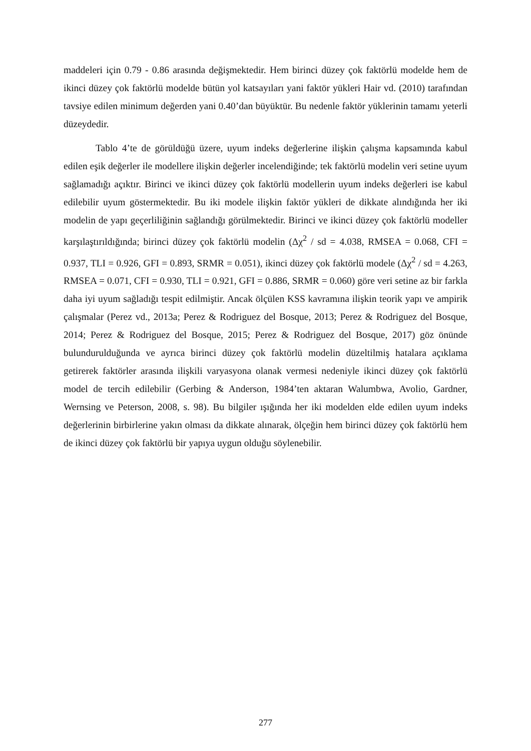maddeleri için 0.79 - 0.86 arasında değişmektedir. Hem birinci düzey çok faktörlü modelde hem de ikinci düzey çok faktörlü modelde bütün yol katsayıları yani faktör yükleri Hair vd. (2010) tarafından tavsiye edilen minimum değerden yani 0.40’dan büyüktür. Bu nedenle faktör yüklerinin tamamı yeterli düzeydedir.
Tablo 4’te de görüldüğü üzere, uyum indeks değerlerine ilişkin çalışma kapsamında kabul edilen eşik değerler ile modellere ilişkin değerler incelendiğinde; tek faktörlü modelin veri setine uyum sağlamadığı açıktır. Birinci ve ikinci düzey çok faktörlü modellerin uyum indeks değerleri ise kabul edilebilir uyum göstermektedir. Bu iki modele ilişkin faktör yükleri de dikkate alındığında her iki modelin de yapı geçerliliğinin sağlandığı görülmektedir. Birinci ve ikinci düzey çok faktörlü modeller karşılaştırıldığında; birinci düzey çok faktörlü modelin (Δχ<sup>2</sup> / sd = 4.038, RMSEA = 0.068, CFI = 0.937, TLI = 0.926, GFI = 0.893, SRMR = 0.051), ikinci düzey çok faktörlü modele (Δχ<sup>2</sup> / sd = 4.263, RMSEA = 0.071, CFI = 0.930, TLI = 0.921, GFI = 0.886, SRMR = 0.060) göre veri setine az bir farkla daha iyi uyum sağladığı tespit edilmiştir. Ancak ölçülen KSS kavramına ilişkin teorik yapı ve ampirik çalışmalar (Perez vd., 2013a; Perez & Rodriguez del Bosque, 2013; Perez & Rodriguez del Bosque, 2014; Perez & Rodriguez del Bosque, 2015; Perez & Rodriguez del Bosque, 2017) göz önünde bulundurulduğunda ve ayrıca birinci düzey çok faktörlü modelin düzeltilmiş hatalara açıklama getirerek faktörler arasında ilişkili varyasyona olanak vermesi nedeniyle ikinci düzey çok faktörlü model de tercih edilebilir (Gerbing & Anderson, 1984’ten aktaran Walumbwa, Avolio, Gardner, Wernsing ve Peterson, 2008, s. 98). Bu bilgiler ışığında her iki modelden elde edilen uyum indeks değerlerinin birbirlerine yakın olması da dikkate alınarak, ölçeğin hem birinci düzey çok faktörlü hem de ikinci düzey çok faktörlü bir yapıya uygun olduğu söylenebilir.
277